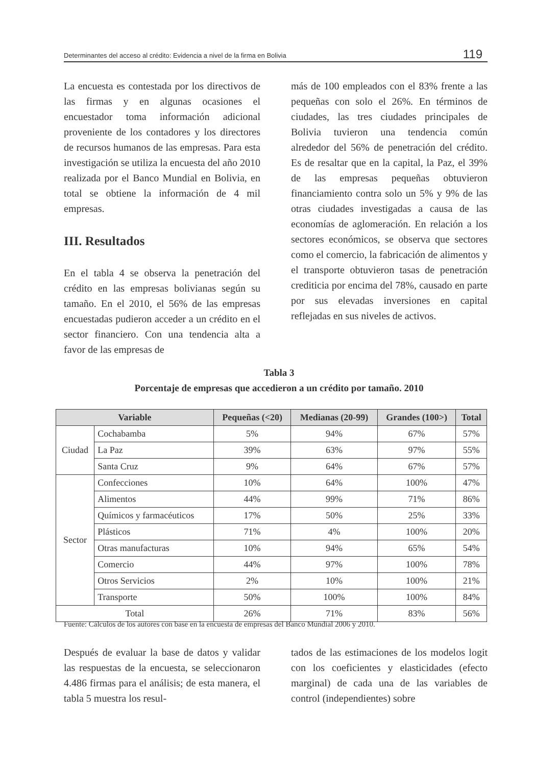Determinantes del acceso al crédito: Evidencia a nivel de la firma en Bolivia 119
La encuesta es contestada por los directivos de las firmas y en algunas ocasiones el encuestador toma información adicional proveniente de los contadores y los directores de recursos humanos de las empresas. Para esta investigación se utiliza la encuesta del año 2010 realizada por el Banco Mundial en Bolivia, en total se obtiene la información de 4 mil empresas.
III. Resultados
En el tabla 4 se observa la penetración del crédito en las empresas bolivianas según su tamaño. En el 2010, el 56% de las empresas encuestadas pudieron acceder a un crédito en el sector financiero. Con una tendencia alta a favor de las empresas de
más de 100 empleados con el 83% frente a las pequeñas con solo el 26%. En términos de ciudades, las tres ciudades principales de Bolivia tuvieron una tendencia común alrededor del 56% de penetración del crédito. Es de resaltar que en la capital, la Paz, el 39% de las empresas pequeñas obtuvieron financiamiento contra solo un 5% y 9% de las otras ciudades investigadas a causa de las economías de aglomeración. En relación a los sectores económicos, se observa que sectores como el comercio, la fabricación de alimentos y el transporte obtuvieron tasas de penetración crediticia por encima del 78%, causado en parte por sus elevadas inversiones en capital reflejadas en sus niveles de activos.
Tabla 3
Porcentaje de empresas que accedieron a un crédito por tamaño. 2010
| Variable | | Pequeñas (<20) | Medianas (20-99) | Grandes (100>) | Total |
| --- | --- | --- | --- | --- | --- |
| Ciudad | Cochabamba | 5% | 94% | 67% | 57% |
| | La Paz | 39% | 63% | 97% | 55% |
| | Santa Cruz | 9% | 64% | 67% | 57% |
| Sector | Confecciones | 10% | 64% | 100% | 47% |
| | Alimentos | 44% | 99% | 71% | 86% |
| | Químicos y farmacéuticos | 17% | 50% | 25% | 33% |
| | Plásticos | 71% | 4% | 100% | 20% |
| | Otras manufacturas | 10% | 94% | 65% | 54% |
| | Comercio | 44% | 97% | 100% | 78% |
| | Otros Servicios | 2% | 10% | 100% | 21% |
| | Transporte | 50% | 100% | 100% | 84% |
| Total | | 26% | 71% | 83% | 56% |
Fuente: Cálculos de los autores con base en la encuesta de empresas del Banco Mundial 2006 y 2010.
Después de evaluar la base de datos y validar las respuestas de la encuesta, se seleccionaron 4.486 firmas para el análisis; de esta manera, el tabla 5 muestra los resul-
tados de las estimaciones de los modelos logit con los coeficientes y elasticidades (efecto marginal) de cada una de las variables de control (independientes) sobre